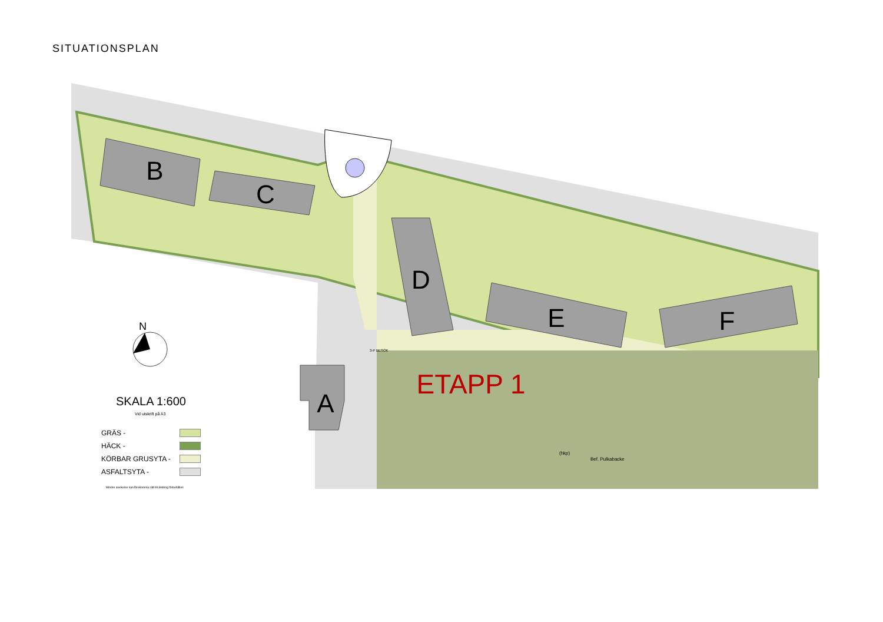SITUATIONSPLAN
B
C
D
E
F
A
ETAPP 1
Bef. Pulkabacke
(hkp)
3-P BESÖK
N
SKALA 1:600
Vid utskrift på A3
GRÄS -
HÄCK -
KÖRBAR GRUSYTA -
ASFALTSYTA -
Mindre avvikelse kan förekomma rätt till ändring förbehålles